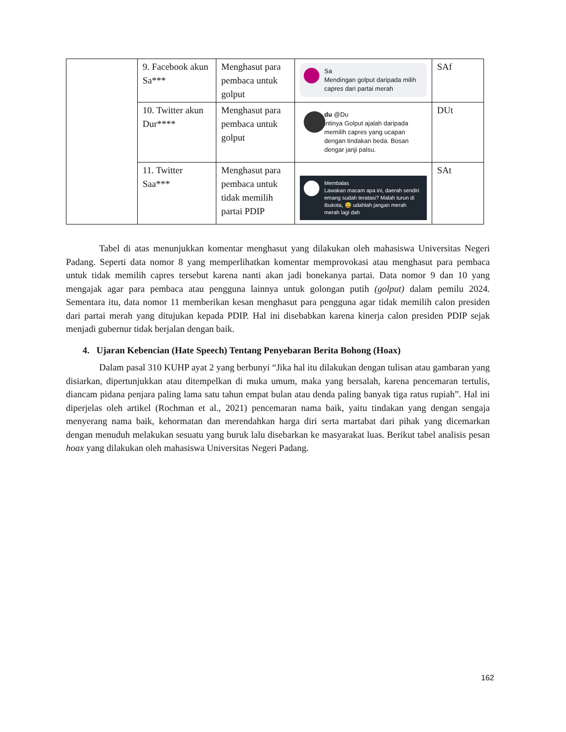| | 9. Facebook akun Sa*** | Menghasut para pembaca untuk golput | Sa Mendingan golput daripada milih capres dari partai merah | SAf |
| | 10. Twitter akun Dur**** | Menghasut para pembaca untuk golput | du @Du intinya Golput ajalah daripada memilih capres yang ucapan dengan tindakan beda. Bosan dengar janji palsu. | DUt |
| | 11. Twitter Saa*** | Menghasut para pembaca untuk tidak memilih partai PDIP | Membalas Lawakan macam apa ini, daerah sendiri emang sudah teratasi? Malah turun di ibukota, 😅 udahlah jangan merah merah lagi dah | SAt |
Tabel di atas menunjukkan komentar menghasut yang dilakukan oleh mahasiswa Universitas Negeri Padang. Seperti data nomor 8 yang memperlihatkan komentar memprovokasi atau menghasut para pembaca untuk tidak memilih capres tersebut karena nanti akan jadi bonekanya partai. Data nomor 9 dan 10 yang mengajak agar para pembaca atau pengguna lainnya untuk golongan putih (golput) dalam pemilu 2024. Sementara itu, data nomor 11 memberikan kesan menghasut para pengguna agar tidak memilih calon presiden dari partai merah yang ditujukan kepada PDIP. Hal ini disebabkan karena kinerja calon presiden PDIP sejak menjadi gubernur tidak berjalan dengan baik.
4. Ujaran Kebencian (Hate Speech) Tentang Penyebaran Berita Bohong (Hoax)
Dalam pasal 310 KUHP ayat 2 yang berbunyi “Jika hal itu dilakukan dengan tulisan atau gambaran yang disiarkan, dipertunjukkan atau ditempelkan di muka umum, maka yang bersalah, karena pencemaran tertulis, diancam pidana penjara paling lama satu tahun empat bulan atau denda paling banyak tiga ratus rupiah”. Hal ini diperjelas oleh artikel (Rochman et al., 2021) pencemaran nama baik, yaitu tindakan yang dengan sengaja menyerang nama baik, kehormatan dan merendahkan harga diri serta martabat dari pihak yang dicemarkan dengan menuduh melakukan sesuatu yang buruk lalu disebarkan ke masyarakat luas. Berikut tabel analisis pesan hoax yang dilakukan oleh mahasiswa Universitas Negeri Padang.
162